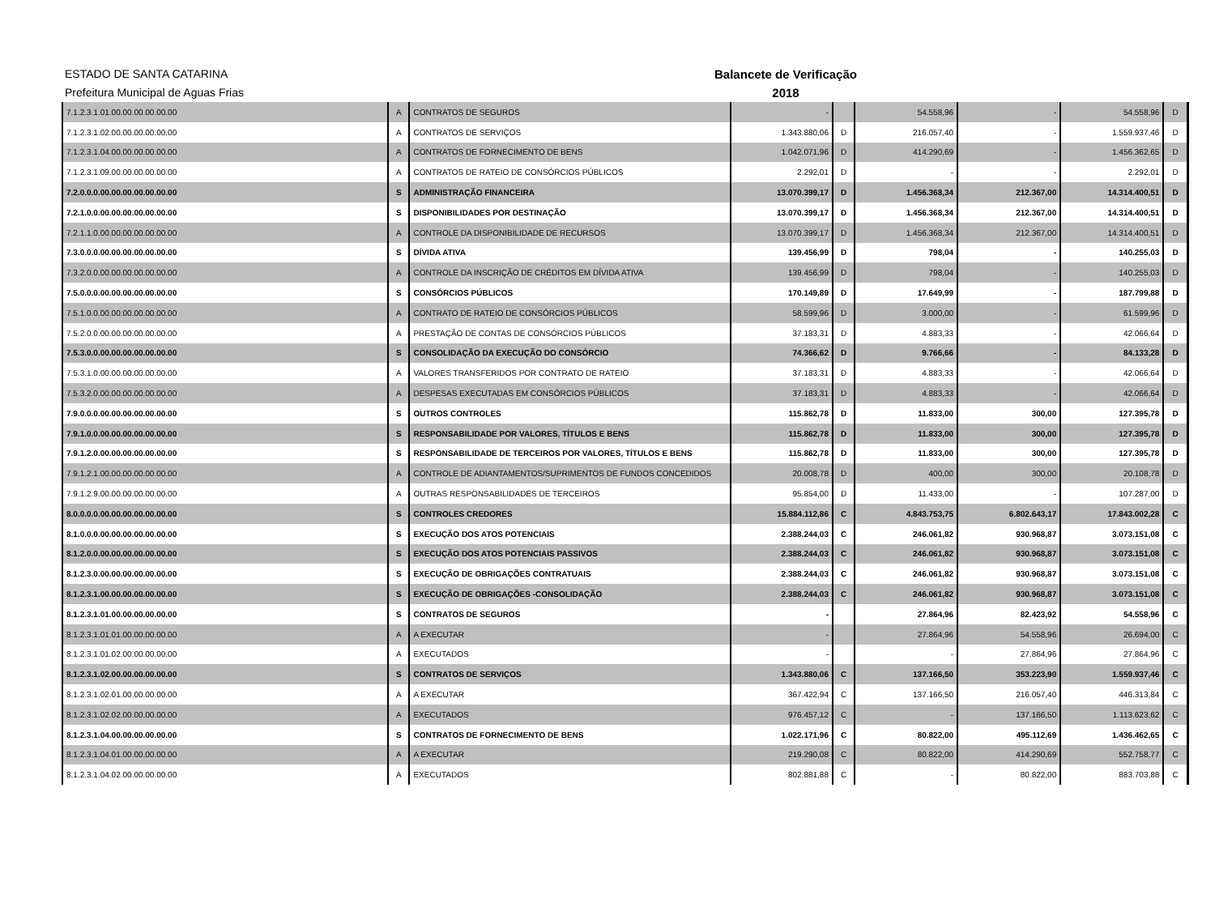ESTADO DE SANTA CATARINA
Prefeitura Municipal de Aguas Frias
Balancete de Verificação
2018
| 7.1.2.3.1.01.00.00.00.00.00.00 | A | CONTRATOS DE SEGUROS | - | | 54.558,96 | - | 54.558,96 | D |
| 7.1.2.3.1.02.00.00.00.00.00.00 | A | CONTRATOS DE SERVIÇOS | 1.343.880,06 | D | 216.057,40 | - | 1.559.937,46 | D |
| 7.1.2.3.1.04.00.00.00.00.00.00 | A | CONTRATOS DE FORNECIMENTO DE BENS | 1.042.071,96 | D | 414.290,69 | - | 1.456.362,65 | D |
| 7.1.2.3.1.09.00.00.00.00.00.00 | A | CONTRATOS DE RATEIO DE CONSÓRCIOS PÚBLICOS | 2.292,01 | D | - | - | 2.292,01 | D |
| 7.2.0.0.0.00.00.00.00.00.00.00 | S | ADMINISTRAÇÃO FINANCEIRA | 13.070.399,17 | D | 1.456.368,34 | 212.367,00 | 14.314.400,51 | D |
| 7.2.1.0.0.00.00.00.00.00.00.00 | S | DISPONIBILIDADES POR DESTINAÇÃO | 13.070.399,17 | D | 1.456.368,34 | 212.367,00 | 14.314.400,51 | D |
| 7.2.1.1.0.00.00.00.00.00.00.00 | A | CONTROLE DA DISPONIBILIDADE DE RECURSOS | 13.070.399,17 | D | 1.456.368,34 | 212.367,00 | 14.314.400,51 | D |
| 7.3.0.0.0.00.00.00.00.00.00.00 | S | DÍVIDA ATIVA | 139.456,99 | D | 798,04 | - | 140.255,03 | D |
| 7.3.2.0.0.00.00.00.00.00.00.00 | A | CONTROLE DA INSCRIÇÃO DE CRÉDITOS EM DÍVIDA ATIVA | 139.456,99 | D | 798,04 | - | 140.255,03 | D |
| 7.5.0.0.0.00.00.00.00.00.00.00 | S | CONSÓRCIOS PÚBLICOS | 170.149,89 | D | 17.649,99 | - | 187.799,88 | D |
| 7.5.1.0.0.00.00.00.00.00.00.00 | A | CONTRATO DE RATEIO DE CONSÓRCIOS PÚBLICOS | 58.599,96 | D | 3.000,00 | - | 61.599,96 | D |
| 7.5.2.0.0.00.00.00.00.00.00.00 | A | PRESTAÇÃO DE CONTAS DE CONSÓRCIOS PÚBLICOS | 37.183,31 | D | 4.883,33 | - | 42.066,64 | D |
| 7.5.3.0.0.00.00.00.00.00.00.00 | S | CONSOLIDAÇÃO DA EXECUÇÃO DO CONSÓRCIO | 74.366,62 | D | 9.766,66 | - | 84.133,28 | D |
| 7.5.3.1.0.00.00.00.00.00.00.00 | A | VALORES TRANSFERIDOS POR CONTRATO DE RATEIO | 37.183,31 | D | 4.883,33 | - | 42.066,64 | D |
| 7.5.3.2.0.00.00.00.00.00.00.00 | A | DESPESAS EXECUTADAS EM CONSÓRCIOS PÚBLICOS | 37.183,31 | D | 4.883,33 | - | 42.066,64 | D |
| 7.9.0.0.0.00.00.00.00.00.00.00 | S | OUTROS CONTROLES | 115.862,78 | D | 11.833,00 | 300,00 | 127.395,78 | D |
| 7.9.1.0.0.00.00.00.00.00.00.00 | S | RESPONSABILIDADE POR VALORES, TÍTULOS E BENS | 115.862,78 | D | 11.833,00 | 300,00 | 127.395,78 | D |
| 7.9.1.2.0.00.00.00.00.00.00.00 | S | RESPONSABILIDADE DE TERCEIROS POR VALORES, TÍTULOS E BENS | 115.862,78 | D | 11.833,00 | 300,00 | 127.395,78 | D |
| 7.9.1.2.1.00.00.00.00.00.00.00 | A | CONTROLE DE ADIANTAMENTOS/SUPRIMENTOS DE FUNDOS CONCEDIDOS | 20.008,78 | D | 400,00 | 300,00 | 20.108,78 | D |
| 7.9.1.2.9.00.00.00.00.00.00.00 | A | OUTRAS RESPONSABILIDADES DE TERCEIROS | 95.854,00 | D | 11.433,00 | - | 107.287,00 | D |
| 8.0.0.0.0.00.00.00.00.00.00.00 | S | CONTROLES CREDORES | 15.884.112,86 | C | 4.843.753,75 | 6.802.643,17 | 17.843.002,28 | C |
| 8.1.0.0.0.00.00.00.00.00.00.00 | S | EXECUÇÃO DOS ATOS POTENCIAIS | 2.388.244,03 | C | 246.061,82 | 930.968,87 | 3.073.151,08 | C |
| 8.1.2.0.0.00.00.00.00.00.00.00 | S | EXECUÇÃO DOS ATOS POTENCIAIS PASSIVOS | 2.388.244,03 | C | 246.061,82 | 930.968,87 | 3.073.151,08 | C |
| 8.1.2.3.0.00.00.00.00.00.00.00 | S | EXECUÇÃO DE OBRIGAÇÕES CONTRATUAIS | 2.388.244,03 | C | 246.061,82 | 930.968,87 | 3.073.151,08 | C |
| 8.1.2.3.1.00.00.00.00.00.00.00 | S | EXECUÇÃO DE OBRIGAÇÕES -CONSOLIDAÇÃO | 2.388.244,03 | C | 246.061,82 | 930.968,87 | 3.073.151,08 | C |
| 8.1.2.3.1.01.00.00.00.00.00.00 | S | CONTRATOS DE SEGUROS | - | | 27.864,96 | 82.423,92 | 54.558,96 | C |
| 8.1.2.3.1.01.01.00.00.00.00.00 | A | A EXECUTAR | - | | 27.864,96 | 54.558,96 | 26.694,00 | C |
| 8.1.2.3.1.01.02.00.00.00.00.00 | A | EXECUTADOS | - | | - | 27.864,96 | 27.864,96 | C |
| 8.1.2.3.1.02.00.00.00.00.00.00 | S | CONTRATOS DE SERVIÇOS | 1.343.880,06 | C | 137.166,50 | 353.223,90 | 1.559.937,46 | C |
| 8.1.2.3.1.02.01.00.00.00.00.00 | A | A EXECUTAR | 367.422,94 | C | 137.166,50 | 216.057,40 | 446.313,84 | C |
| 8.1.2.3.1.02.02.00.00.00.00.00 | A | EXECUTADOS | 976.457,12 | C | - | 137.166,50 | 1.113.623,62 | C |
| 8.1.2.3.1.04.00.00.00.00.00.00 | S | CONTRATOS DE FORNECIMENTO DE BENS | 1.022.171,96 | C | 80.822,00 | 495.112,69 | 1.436.462,65 | C |
| 8.1.2.3.1.04.01.00.00.00.00.00 | A | A EXECUTAR | 219.290,08 | C | 80.822,00 | 414.290,69 | 552.758,77 | C |
| 8.1.2.3.1.04.02.00.00.00.00.00 | A | EXECUTADOS | 802.881,88 | C | - | 80.822,00 | 883.703,88 | C |